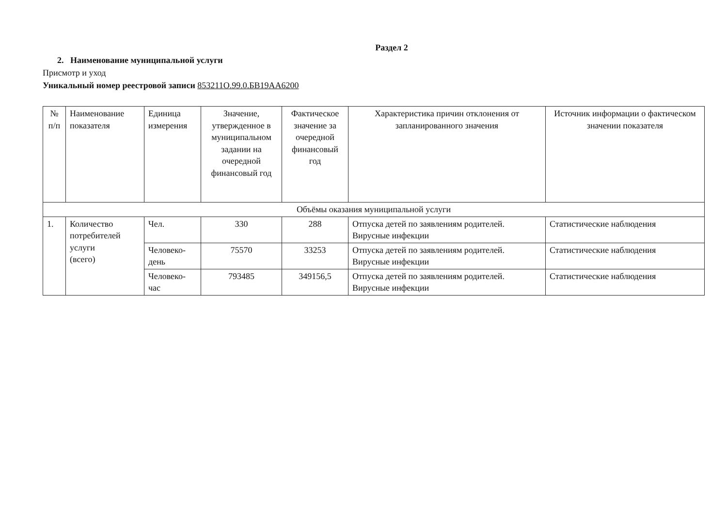Раздел 2
2. Наименование муниципальной услуги
Присмотр и уход
Уникальный номер реестровой записи 853211О.99.0.БВ19АА6200
| № п/п | Наименование показателя | Единица измерения | Значение, утвержденное в муниципальном задании на очередной финансовый год | Фактическое значение за очередной финансовый год | Характеристика причин отклонения от запланированного значения | Источник информации о фактическом значении показателя |
| --- | --- | --- | --- | --- | --- | --- |
| Объёмы оказания муниципальной услуги | | | | | | |
| 1. | Количество потребителей услуги (всего) | Чел. | 330 | 288 | Отпуска детей по заявлениям родителей. Вирусные инфекции | Статистические наблюдения |
| | | Человеко-день | 75570 | 33253 | Отпуска детей по заявлениям родителей. Вирусные инфекции | Статистические наблюдения |
| | | Человеко-час | 793485 | 349156,5 | Отпуска детей по заявлениям родителей. Вирусные инфекции | Статистические наблюдения |